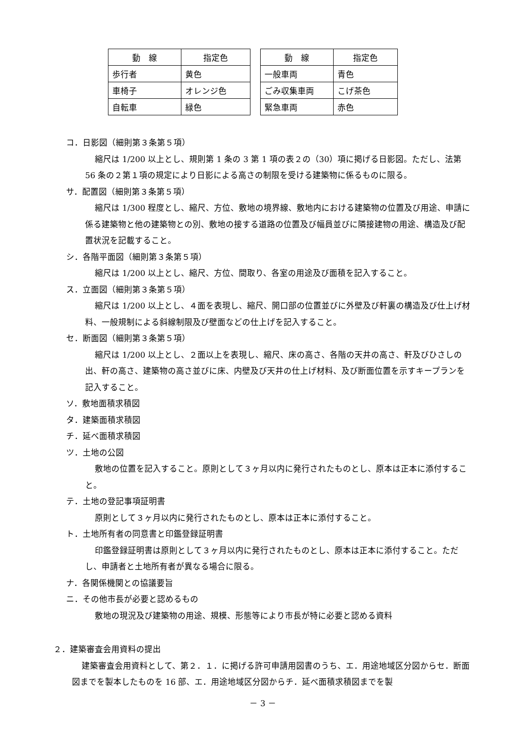| 動 線 | 指定色 |
| --- | --- |
| 歩行者 | 黄色 |
| 車椅子 | オレンジ色 |
| 自転車 | 緑色 |
| 動 線 | 指定色 |
| --- | --- |
| 一般車両 | 青色 |
| ごみ収集車両 | こげ茶色 |
| 緊急車両 | 赤色 |
コ．日影図（細則第３条第５項）
縮尺は 1/200 以上とし、規則第 1 条の 3 第 1 項の表２の（30）項に掲げる日影図。ただし、法第 56 条の２第１項の規定により日影による高さの制限を受ける建築物に係るものに限る。
サ．配置図（細則第３条第５項）
縮尺は 1/300 程度とし、縮尺、方位、敷地の境界線、敷地内における建築物の位置及び用途、申請に係る建築物と他の建築物との別、敷地の接する道路の位置及び幅員並びに隣接建物の用途、構造及び配置状況を記載すること。
シ．各階平面図（細則第３条第５項）
縮尺は 1/200 以上とし、縮尺、方位、間取り、各室の用途及び面積を記入すること。
ス．立面図（細則第３条第５項）
縮尺は 1/200 以上とし、４面を表現し、縮尺、開口部の位置並びに外壁及び軒裏の構造及び仕上げ材料、一般規制による斜線制限及び壁面などの仕上げを記入すること。
セ．断面図（細則第３条第５項）
縮尺は 1/200 以上とし、２面以上を表現し、縮尺、床の高さ、各階の天井の高さ、軒及びひさしの出、軒の高さ、建築物の高さ並びに床、内壁及び天井の仕上げ材料、及び断面位置を示すキープランを記入すること。
ソ．敷地面積求積図
タ．建築面積求積図
チ．延べ面積求積図
ツ．土地の公図
敷地の位置を記入すること。原則として３ヶ月以内に発行されたものとし、原本は正本に添付すること。
テ．土地の登記事項証明書
原則として３ヶ月以内に発行されたものとし、原本は正本に添付すること。
ト．土地所有者の同意書と印鑑登録証明書
印鑑登録証明書は原則として３ヶ月以内に発行されたものとし、原本は正本に添付すること。ただし、申請者と土地所有者が異なる場合に限る。
ナ．各関係機関との協議要旨
ニ．その他市長が必要と認めるもの
敷地の現況及び建築物の用途、規模、形態等により市長が特に必要と認める資料
２．建築審査会用資料の提出
建築審査会用資料として、第２．１．に掲げる許可申請用図書のうち、エ．用途地域区分図からセ．断面図までを製本したものを 16 部、エ．用途地域区分図からチ．延べ面積求積図までを製
－ 3 －